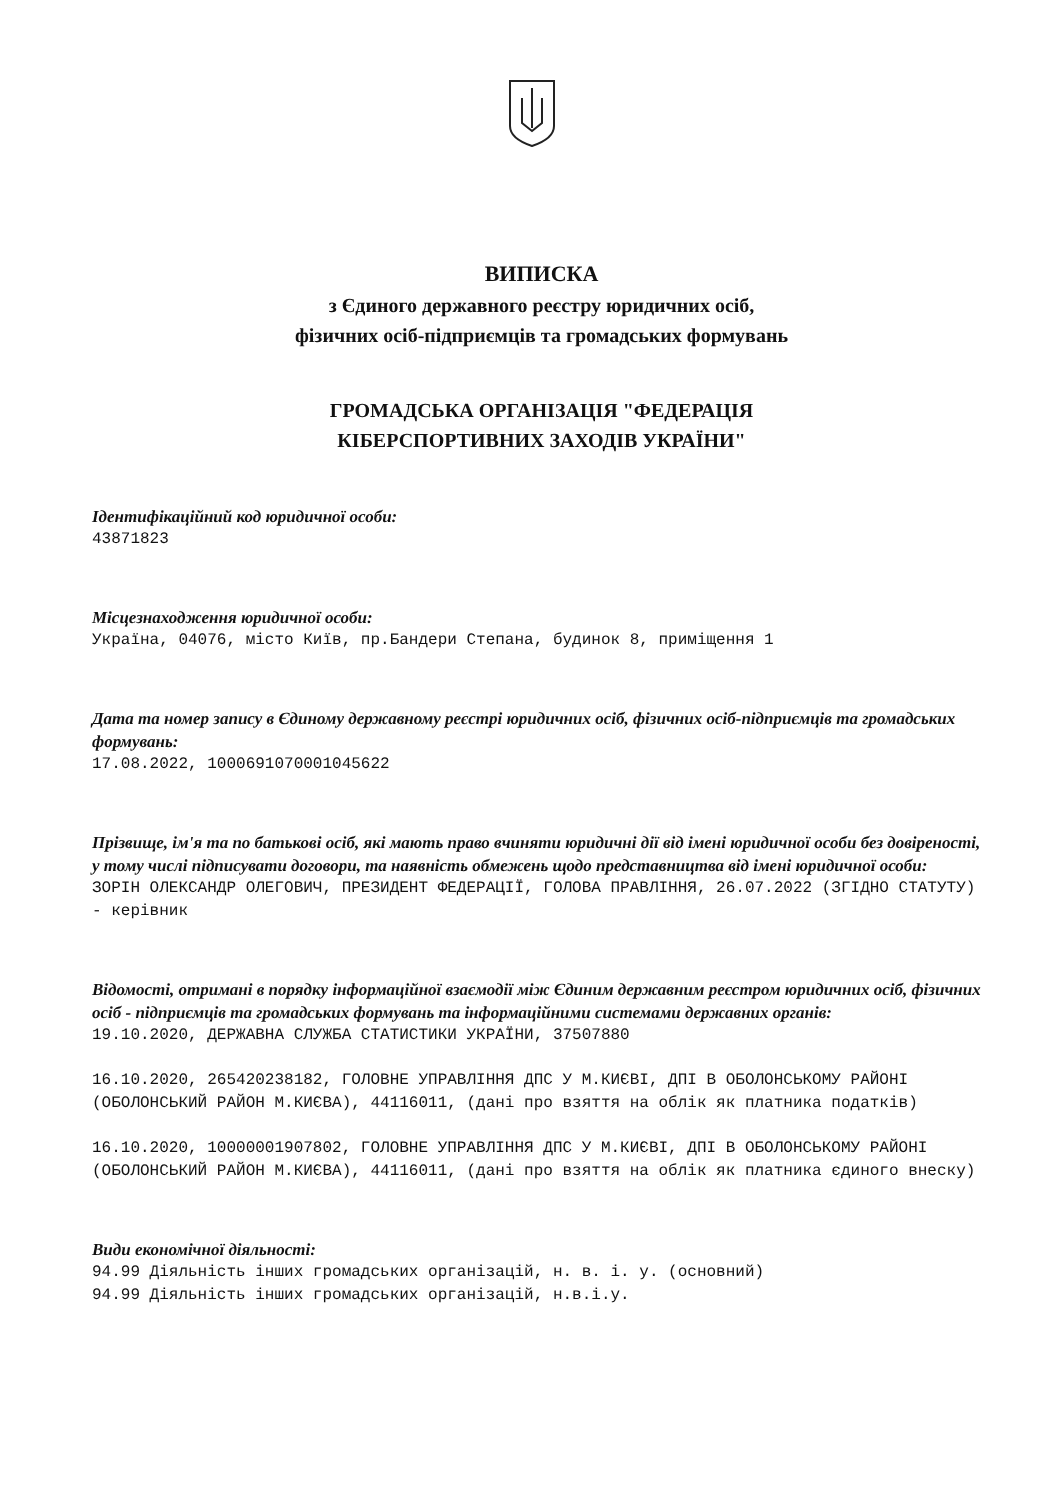ВИПИСКА
з Єдиного державного реєстру юридичних осіб,
фізичних осіб-підприємців та громадських формувань
ГРОМАДСЬКА ОРГАНІЗАЦІЯ "ФЕДЕРАЦІЯ
КІБЕРСПОРТИВНИХ ЗАХОДІВ УКРАЇНИ"
Ідентифікаційний код юридичної особи:
43871823
Місцезнаходження юридичної особи:
Україна, 04076, місто Київ, пр.Бандери Степана, будинок 8, приміщення 1
Дата та номер запису в Єдиному державному реєстрі юридичних осіб, фізичних осіб-підприємців та громадських формувань:
17.08.2022, 1000691070001045622
Прізвище, ім'я та по батькові осіб, які мають право вчиняти юридичні дії від імені юридичної особи без довіреності, у тому числі підписувати договори, та наявність обмежень щодо представництва від імені юридичної особи:
ЗОРІН ОЛЕКСАНДР ОЛЕГОВИЧ, ПРЕЗИДЕНТ ФЕДЕРАЦІЇ, ГОЛОВА ПРАВЛІННЯ, 26.07.2022 (ЗГІДНО СТАТУТУ) - керівник
Відомості, отримані в порядку інформаційної взаємодії між Єдиним державним реєстром юридичних осіб, фізичних осіб - підприємців та громадських формувань та інформаційними системами державних органів:
19.10.2020, ДЕРЖАВНА СЛУЖБА СТАТИСТИКИ УКРАЇНИ, 37507880
16.10.2020, 265420238182, ГОЛОВНЕ УПРАВЛІННЯ ДПС У М.КИЄВІ, ДПІ В ОБОЛОНСЬКОМУ РАЙОНІ (ОБОЛОНСЬКИЙ РАЙОН М.КИЄВА), 44116011, (дані про взяття на облік як платника податків)
16.10.2020, 10000001907802, ГОЛОВНЕ УПРАВЛІННЯ ДПС У М.КИЄВІ, ДПІ В ОБОЛОНСЬКОМУ РАЙОНІ (ОБОЛОНСЬКИЙ РАЙОН М.КИЄВА), 44116011, (дані про взяття на облік як платника єдиного внеску)
Види економічної діяльності:
94.99 Діяльність інших громадських організацій, н. в. і. у. (основний) 94.99 Діяльність інших громадських організацій, н.в.і.у.